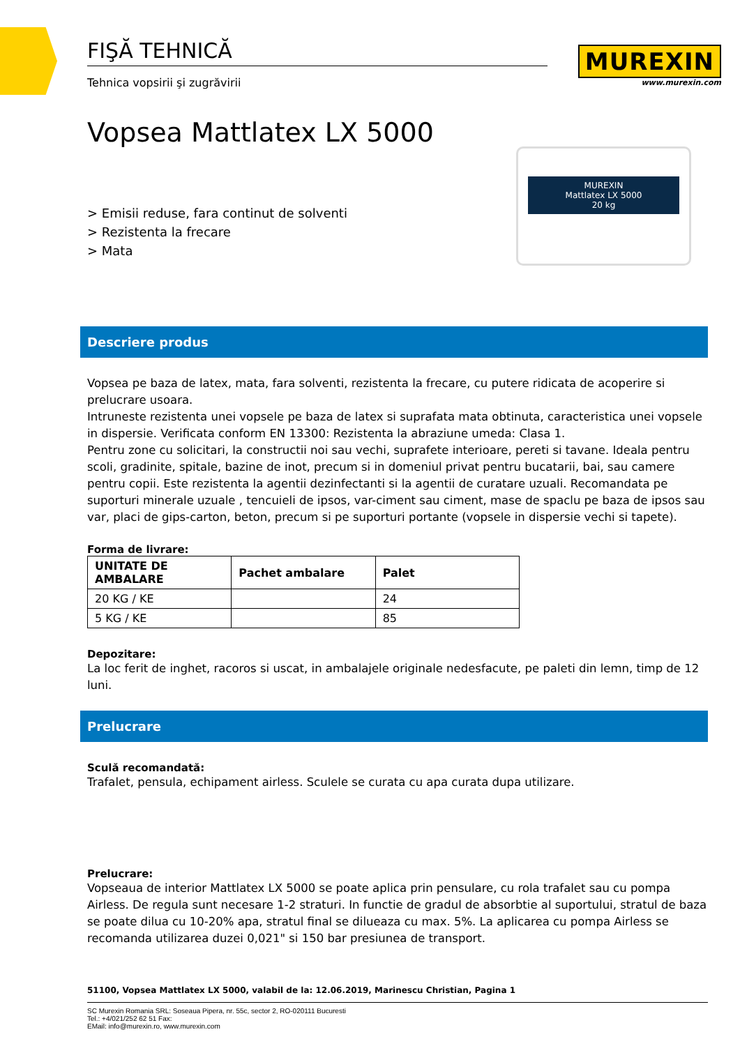MUREXIN
www.murexin.com
MUREXIN
Mattlatex LX 5000
20 kg
FIŞĂ TEHNICĂ
Tehnica vopsirii şi zugrăvirii
Vopsea Mattlatex LX 5000
> Emisii reduse, fara continut de solventi
> Rezistenta la frecare
> Mata
Descriere produs
Vopsea pe baza de latex, mata, fara solventi, rezistenta la frecare, cu putere ridicata de acoperire si prelucrare usoara.
Intruneste rezistenta unei vopsele pe baza de latex si suprafata mata obtinuta, caracteristica unei vopsele in dispersie. Verificata conform EN 13300: Rezistenta la abraziune umeda: Clasa 1.
Pentru zone cu solicitari, la constructii noi sau vechi, suprafete interioare, pereti si tavane. Ideala pentru scoli, gradinite, spitale, bazine de inot, precum si in domeniul privat pentru bucatarii, bai, sau camere pentru copii. Este rezistenta la agentii dezinfectanti si la agentii de curatare uzuali. Recomandata pe suporturi minerale uzuale , tencuieli de ipsos, var-ciment sau ciment, mase de spaclu pe baza de ipsos sau var, placi de gips-carton, beton, precum si pe suporturi portante (vopsele in dispersie vechi si tapete).
Forma de livrare:
| UNITATE DE AMBALARE | Pachet ambalare | Palet |
| --- | --- | --- |
| 20 KG / KE | | 24 |
| 5 KG / KE | | 85 |
Depozitare:
La loc ferit de inghet, racoros si uscat, in ambalajele originale nedesfacute, pe paleti din lemn, timp de 12 luni.
Prelucrare
Sculă recomandată:
Trafalet, pensula, echipament airless. Sculele se curata cu apa curata dupa utilizare.
Prelucrare:
Vopseaua de interior Mattlatex LX 5000 se poate aplica prin pensulare, cu rola trafalet sau cu pompa Airless. De regula sunt necesare 1-2 straturi. In functie de gradul de absorbtie al suportului, stratul de baza se poate dilua cu 10-20% apa, stratul final se dilueaza cu max. 5%. La aplicarea cu pompa Airless se recomanda utilizarea duzei 0,021" si 150 bar presiunea de transport.
51100, Vopsea Mattlatex LX 5000, valabil de la: 12.06.2019, Marinescu Christian, Pagina 1
SC Murexin Romania SRL: Soseaua Pipera, nr. 55c, sector 2, RO-020111 Bucuresti
Tel.: +4/021/252 62 51 Fax:
EMail: info@murexin.ro, www.murexin.com